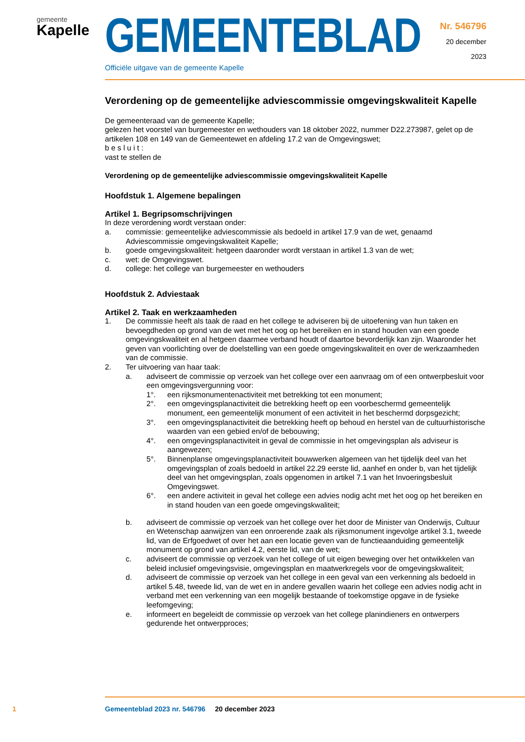gemeente
Kapelle
GEMEENTEBLAD
Officiële uitgave van de gemeente Kapelle
Nr. 546796
20 december
2023
Verordening op de gemeentelijke adviescommissie omgevingskwaliteit Kapelle
De gemeenteraad van de gemeente Kapelle;
gelezen het voorstel van burgemeester en wethouders van 18 oktober 2022, nummer D22.273987, gelet op de artikelen 108 en 149 van de Gemeentewet en afdeling 17.2 van de Omgevingswet;
b e s l u i t :
vast te stellen de
Verordening op de gemeentelijke adviescommissie omgevingskwaliteit Kapelle
Hoofdstuk 1. Algemene bepalingen
Artikel 1. Begripsomschrijvingen
In deze verordening wordt verstaan onder:
a. commissie: gemeentelijke adviescommissie als bedoeld in artikel 17.9 van de wet, genaamd Adviescommissie omgevingskwaliteit Kapelle;
b. goede omgevingskwaliteit: hetgeen daaronder wordt verstaan in artikel 1.3 van de wet;
c. wet: de Omgevingswet.
d. college: het college van burgemeester en wethouders
Hoofdstuk 2. Adviestaak
Artikel 2. Taak en werkzaamheden
1. De commissie heeft als taak de raad en het college te adviseren bij de uitoefening van hun taken en bevoegdheden op grond van de wet met het oog op het bereiken en in stand houden van een goede omgevingskwaliteit en al hetgeen daarmee verband houdt of daartoe bevorderlijk kan zijn. Waaronder het geven van voorlichting over de doelstelling van een goede omgevingskwaliteit en over de werkzaamheden van de commissie.
2. Ter uitvoering van haar taak:
a. adviseert de commissie op verzoek van het college over een aanvraag om of een ontwerpbesluit voor een omgevingsvergunning voor:
1°. een rijksmonumentenactiviteit met betrekking tot een monument;
2°. een omgevingsplanactiviteit die betrekking heeft op een voorbeschermd gemeentelijk monument, een gemeentelijk monument of een activiteit in het beschermd dorpsgezicht;
3°. een omgevingsplanactiviteit die betrekking heeft op behoud en herstel van de cultuurhistorische waarden van een gebied en/of de bebouwing;
4°. een omgevingsplanactiviteit in geval de commissie in het omgevingsplan als adviseur is aangewezen;
5°. Binnenplanse omgevingsplanactiviteit bouwwerken algemeen van het tijdelijk deel van het omgevingsplan of zoals bedoeld in artikel 22.29 eerste lid, aanhef en onder b, van het tijdelijk deel van het omgevingsplan, zoals opgenomen in artikel 7.1 van het Invoeringsbesluit Omgevingswet.
6°. een andere activiteit in geval het college een advies nodig acht met het oog op het bereiken en in stand houden van een goede omgevingskwaliteit;
b. adviseert de commissie op verzoek van het college over het door de Minister van Onderwijs, Cultuur en Wetenschap aanwijzen van een onroerende zaak als rijksmonument ingevolge artikel 3.1, tweede lid, van de Erfgoedwet of over het aan een locatie geven van de functieaanduiding gemeentelijk monument op grond van artikel 4.2, eerste lid, van de wet;
c. adviseert de commissie op verzoek van het college of uit eigen beweging over het ontwikkelen van beleid inclusief omgevingsvisie, omgevingsplan en maatwerkregels voor de omgevingskwaliteit;
d. adviseert de commissie op verzoek van het college in een geval van een verkenning als bedoeld in artikel 5.48, tweede lid, van de wet en in andere gevallen waarin het college een advies nodig acht in verband met een verkenning van een mogelijk bestaande of toekomstige opgave in de fysieke leefomgeving;
e. informeert en begeleidt de commissie op verzoek van het college planindieners en ontwerpers gedurende het ontwerpproces;
1 Gemeenteblad 2023 nr. 546796 20 december 2023